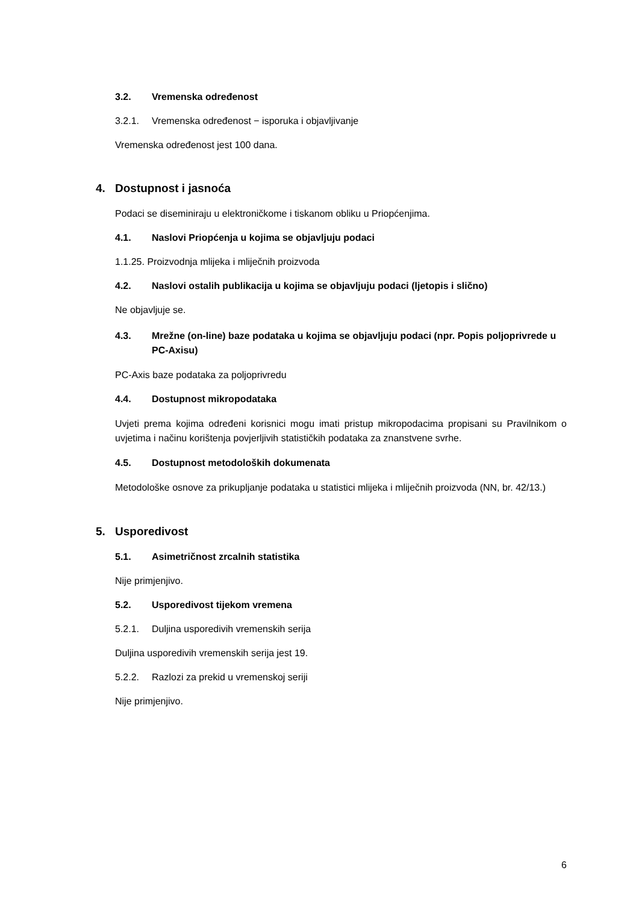3.2. Vremenska određenost
3.2.1. Vremenska određenost − isporuka i objavljivanje
Vremenska određenost jest 100 dana.
4. Dostupnost i jasnoća
Podaci se diseminiraju u elektroničkome i tiskanom obliku u Priopćenjima.
4.1. Naslovi Priopćenja u kojima se objavljuju podaci
1.1.25. Proizvodnja mlijeka i mliječnih proizvoda
4.2. Naslovi ostalih publikacija u kojima se objavljuju podaci (ljetopis i slično)
Ne objavljuje se.
4.3. Mrežne (on-line) baze podataka u kojima se objavljuju podaci (npr. Popis poljoprivrede u PC-Axisu)
PC-Axis baze podataka za poljoprivredu
4.4. Dostupnost mikropodataka
Uvjeti prema kojima određeni korisnici mogu imati pristup mikropodacima propisani su Pravilnikom o uvjetima i načinu korištenja povjerljivih statističkih podataka za znanstvene svrhe.
4.5. Dostupnost metodoloških dokumenata
Metodološke osnove za prikupljanje podataka u statistici mlijeka i mliječnih proizvoda (NN, br. 42/13.)
5. Usporedivost
5.1. Asimetričnost zrcalnih statistika
Nije primjenjivo.
5.2. Usporedivost tijekom vremena
5.2.1. Duljina usporedivih vremenskih serija
Duljina usporedivih vremenskih serija jest 19.
5.2.2. Razlozi za prekid u vremenskoj seriji
Nije primjenjivo.
6